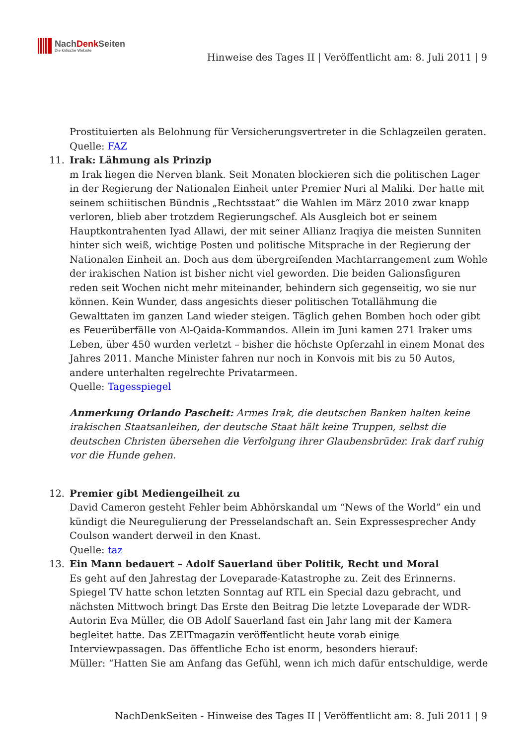NachDenk Seiten
Die kritische Website
Hinweise des Tages II | Veröffentlicht am: 8. Juli 2011 | 9
Prostituierten als Belohnung für Versicherungsvertreter in die Schlagzeilen geraten.
Quelle: FAZ
11. Irak: Lähmung als Prinzip
m Irak liegen die Nerven blank. Seit Monaten blockieren sich die politischen Lager in der Regierung der Nationalen Einheit unter Premier Nuri al Maliki. Der hatte mit seinem schiitischen Bündnis „Rechtsstaat“ die Wahlen im März 2010 zwar knapp verloren, blieb aber trotzdem Regierungschef. Als Ausgleich bot er seinem Hauptkontrahenten Iyad Allawi, der mit seiner Allianz Iraqiya die meisten Sunniten hinter sich weiß, wichtige Posten und politische Mitsprache in der Regierung der Nationalen Einheit an. Doch aus dem übergreifenden Machtarrangement zum Wohle der irakischen Nation ist bisher nicht viel geworden. Die beiden Galionsfiguren reden seit Wochen nicht mehr miteinander, behindern sich gegenseitig, wo sie nur können. Kein Wunder, dass angesichts dieser politischen Totallähmung die Gewalttaten im ganzen Land wieder steigen. Täglich gehen Bomben hoch oder gibt es Feuerüberfälle von Al-Qaida-Kommandos. Allein im Juni kamen 271 Iraker ums Leben, über 450 wurden verletzt – bisher die höchste Opferzahl in einem Monat des Jahres 2011. Manche Minister fahren nur noch in Konvois mit bis zu 50 Autos, andere unterhalten regelrechte Privatarmeen.
Quelle: Tagesspiegel
Anmerkung Orlando Pascheit: Armes Irak, die deutschen Banken halten keine irakischen Staatsanleihen, der deutsche Staat hält keine Truppen, selbst die deutschen Christen übersehen die Verfolgung ihrer Glaubensbrüder. Irak darf ruhig vor die Hunde gehen.
12. Premier gibt Mediengeilheit zu
David Cameron gesteht Fehler beim Abhörskandal um “News of the World” ein und kündigt die Neuregulierung der Presselandschaft an. Sein Expressesprecher Andy Coulson wandert derweil in den Knast.
Quelle: taz
13. Ein Mann bedauert – Adolf Sauerland über Politik, Recht und Moral
Es geht auf den Jahrestag der Loveparade-Katastrophe zu. Zeit des Erinnerns. Spiegel TV hatte schon letzten Sonntag auf RTL ein Special dazu gebracht, und nächsten Mittwoch bringt Das Erste den Beitrag Die letzte Loveparade der WDR-Autorin Eva Müller, die OB Adolf Sauerland fast ein Jahr lang mit der Kamera begleitet hatte. Das ZEITmagazin veröffentlicht heute vorab einige Interviewpassagen. Das öffentliche Echo ist enorm, besonders hierauf:
Müller: “Hatten Sie am Anfang das Gefühl, wenn ich mich dafür entschuldige, werde
NachDenkSeiten - Hinweise des Tages II | Veröffentlicht am: 8. Juli 2011 | 9